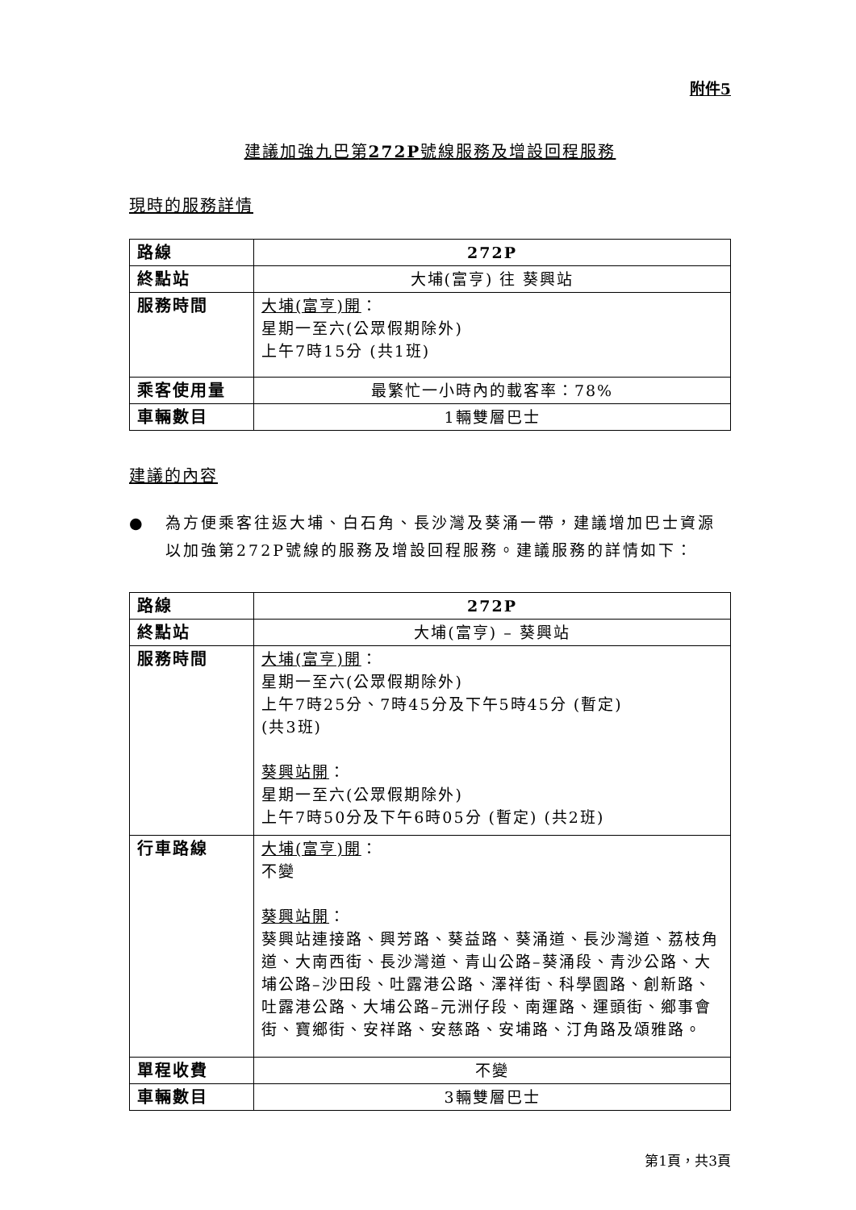附件5
建議加強九巴第272P號線服務及增設回程服務
現時的服務詳情
| 路線 | 272P |
| 終點站 | 大埔(富亨) 往 葵興站 |
| 服務時間 | 大埔(富亨)開 ： 星期一至六(公眾假期除外) 上午7時15分 (共1班) |
| 乘客使用量 | 最繁忙一小時內的載客率：78% |
| 車輛數目 | 1輛雙層巴士 |
建議的內容
● 為方便乘客往返大埔、白石角、長沙灣及葵涌一帶，建議增加巴士資源以加強第272P號線的服務及增設回程服務。建議服務的詳情如下：
| 路線 | 272P |
| 終點站 | 大埔(富亨) – 葵興站 |
| 服務時間 | 大埔(富亨)開 ： 星期一至六(公眾假期除外) 上午7時25分、7時45分及下午5時45分 (暫定) (共3班) 葵興站開 ： 星期一至六(公眾假期除外) 上午7時50分及下午6時05分 (暫定) (共2班) |
| 行車路線 | 大埔(富亨)開 ： 不變 葵興站開 ： 葵興站連接路、興芳路、葵益路、葵涌道、長沙灣道、荔枝角道、大南西街、長沙灣道、青山公路–葵涌段、青沙公路、大埔公路–沙田段、吐露港公路、澤祥街、科學園路、創新路、吐露港公路、大埔公路–元洲仔段、南運路、運頭街、鄉事會街、寶鄉街、安祥路、安慈路、安埔路、汀角路及頌雅路。 |
| 單程收費 | 不變 |
| 車輛數目 | 3輛雙層巴士 |
第1頁，共3頁